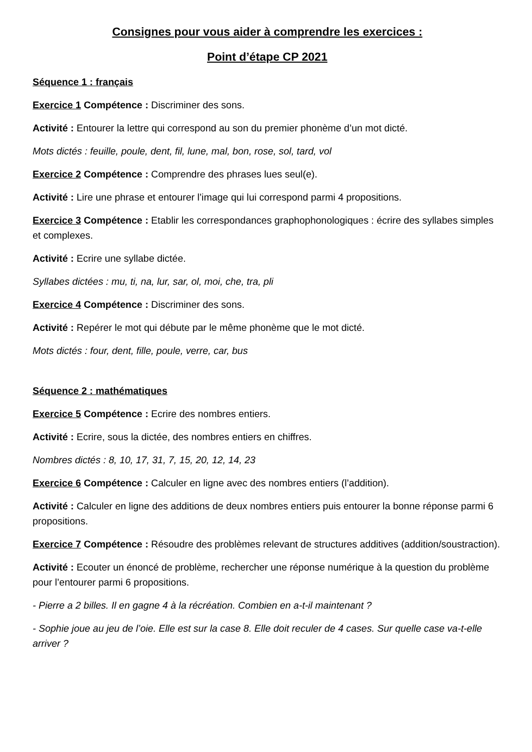Consignes pour vous aider à comprendre les exercices :
Point d’étape CP 2021
Séquence 1 : français
Exercice 1 Compétence : Discriminer des sons.
Activité : Entourer la lettre qui correspond au son du premier phonème d’un mot dicté.
Mots dictés : feuille, poule, dent, fil, lune, mal, bon, rose, sol, tard, vol
Exercice 2 Compétence : Comprendre des phrases lues seul(e).
Activité : Lire une phrase et entourer l’image qui lui correspond parmi 4 propositions.
Exercice 3 Compétence : Etablir les correspondances graphophonologiques : écrire des syllabes simples et complexes.
Activité : Ecrire une syllabe dictée.
Syllabes dictées : mu, ti, na, lur, sar, ol, moi, che, tra, pli
Exercice 4 Compétence : Discriminer des sons.
Activité : Repérer le mot qui débute par le même phonème que le mot dicté.
Mots dictés : four, dent, fille, poule, verre, car, bus
Séquence 2 : mathématiques
Exercice 5 Compétence : Ecrire des nombres entiers.
Activité : Ecrire, sous la dictée, des nombres entiers en chiffres.
Nombres dictés : 8, 10, 17, 31, 7, 15, 20, 12, 14, 23
Exercice 6 Compétence : Calculer en ligne avec des nombres entiers (l’addition).
Activité : Calculer en ligne des additions de deux nombres entiers puis entourer la bonne réponse parmi 6 propositions.
Exercice 7 Compétence : Résoudre des problèmes relevant de structures additives (addition/soustraction).
Activité : Ecouter un énoncé de problème, rechercher une réponse numérique à la question du problème pour l’entourer parmi 6 propositions.
- Pierre a 2 billes. Il en gagne 4 à la récréation. Combien en a-t-il maintenant ?
- Sophie joue au jeu de l’oie. Elle est sur la case 8. Elle doit reculer de 4 cases. Sur quelle case va-t-elle arriver ?